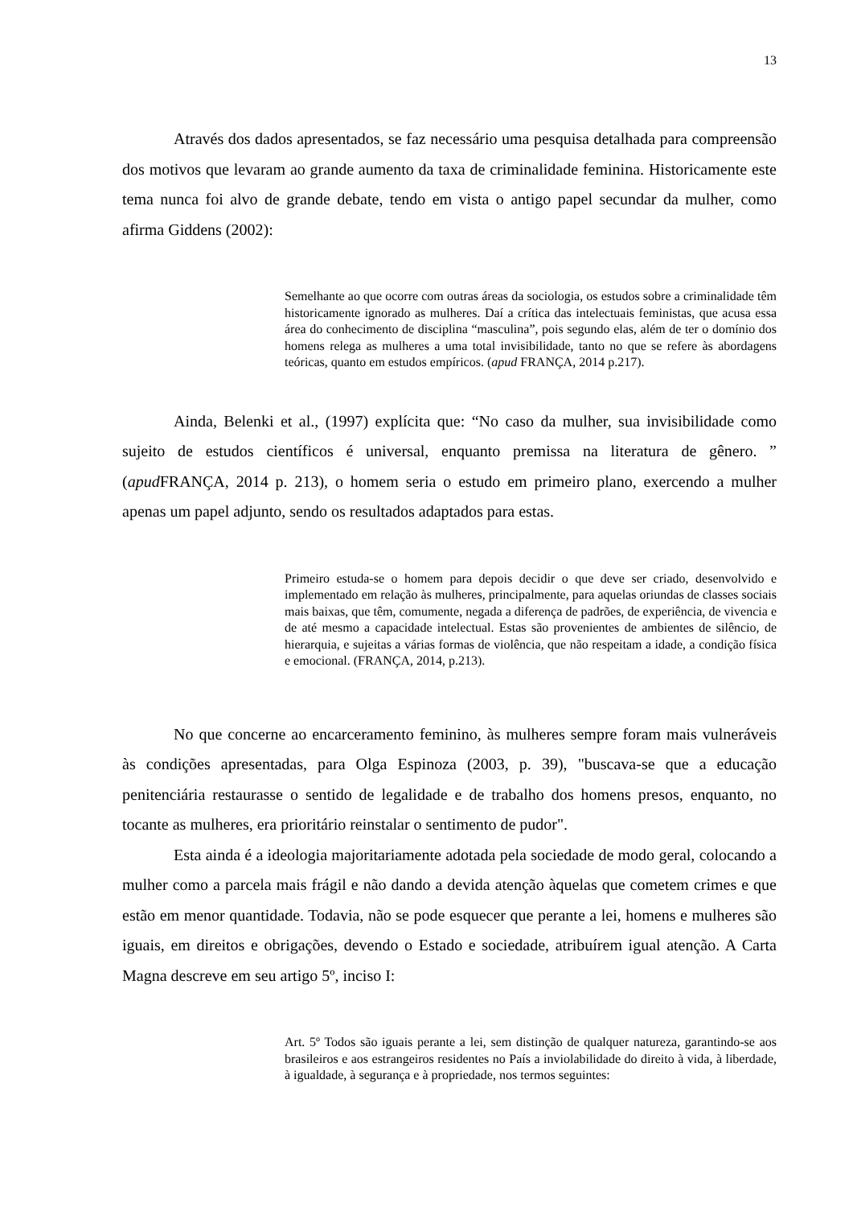13
Através dos dados apresentados, se faz necessário uma pesquisa detalhada para compreensão dos motivos que levaram ao grande aumento da taxa de criminalidade feminina. Historicamente este tema nunca foi alvo de grande debate, tendo em vista o antigo papel secundar da mulher, como afirma Giddens (2002):
Semelhante ao que ocorre com outras áreas da sociologia, os estudos sobre a criminalidade têm historicamente ignorado as mulheres. Daí a crítica das intelectuais feministas, que acusa essa área do conhecimento de disciplina “masculina”, pois segundo elas, além de ter o domínio dos homens relega as mulheres a uma total invisibilidade, tanto no que se refere às abordagens teóricas, quanto em estudos empíricos. (apud FRANÇA, 2014 p.217).
Ainda, Belenki et al., (1997) explícita que: “No caso da mulher, sua invisibilidade como sujeito de estudos científicos é universal, enquanto premissa na literatura de gênero. ” (apud FRANÇA, 2014 p. 213), o homem seria o estudo em primeiro plano, exercendo a mulher apenas um papel adjunto, sendo os resultados adaptados para estas.
Primeiro estuda-se o homem para depois decidir o que deve ser criado, desenvolvido e implementado em relação às mulheres, principalmente, para aquelas oriundas de classes sociais mais baixas, que têm, comumente, negada a diferença de padrões, de experiência, de vivencia e de até mesmo a capacidade intelectual. Estas são provenientes de ambientes de silêncio, de hierarquia, e sujeitas a várias formas de violência, que não respeitam a idade, a condição física e emocional. (FRANÇA, 2014, p.213).
No que concerne ao encarceramento feminino, às mulheres sempre foram mais vulneráveis às condições apresentadas, para Olga Espinoza (2003, p. 39), "buscava-se que a educação penitenciária restaurasse o sentido de legalidade e de trabalho dos homens presos, enquanto, no tocante as mulheres, era prioritário reinstalar o sentimento de pudor".
Esta ainda é a ideologia majoritariamente adotada pela sociedade de modo geral, colocando a mulher como a parcela mais frágil e não dando a devida atenção àquelas que cometem crimes e que estão em menor quantidade. Todavia, não se pode esquecer que perante a lei, homens e mulheres são iguais, em direitos e obrigações, devendo o Estado e sociedade, atribuírem igual atenção. A Carta Magna descreve em seu artigo 5º, inciso I:
Art. 5º Todos são iguais perante a lei, sem distinção de qualquer natureza, garantindo-se aos brasileiros e aos estrangeiros residentes no País a inviolabilidade do direito à vida, à liberdade, à igualdade, à segurança e à propriedade, nos termos seguintes: